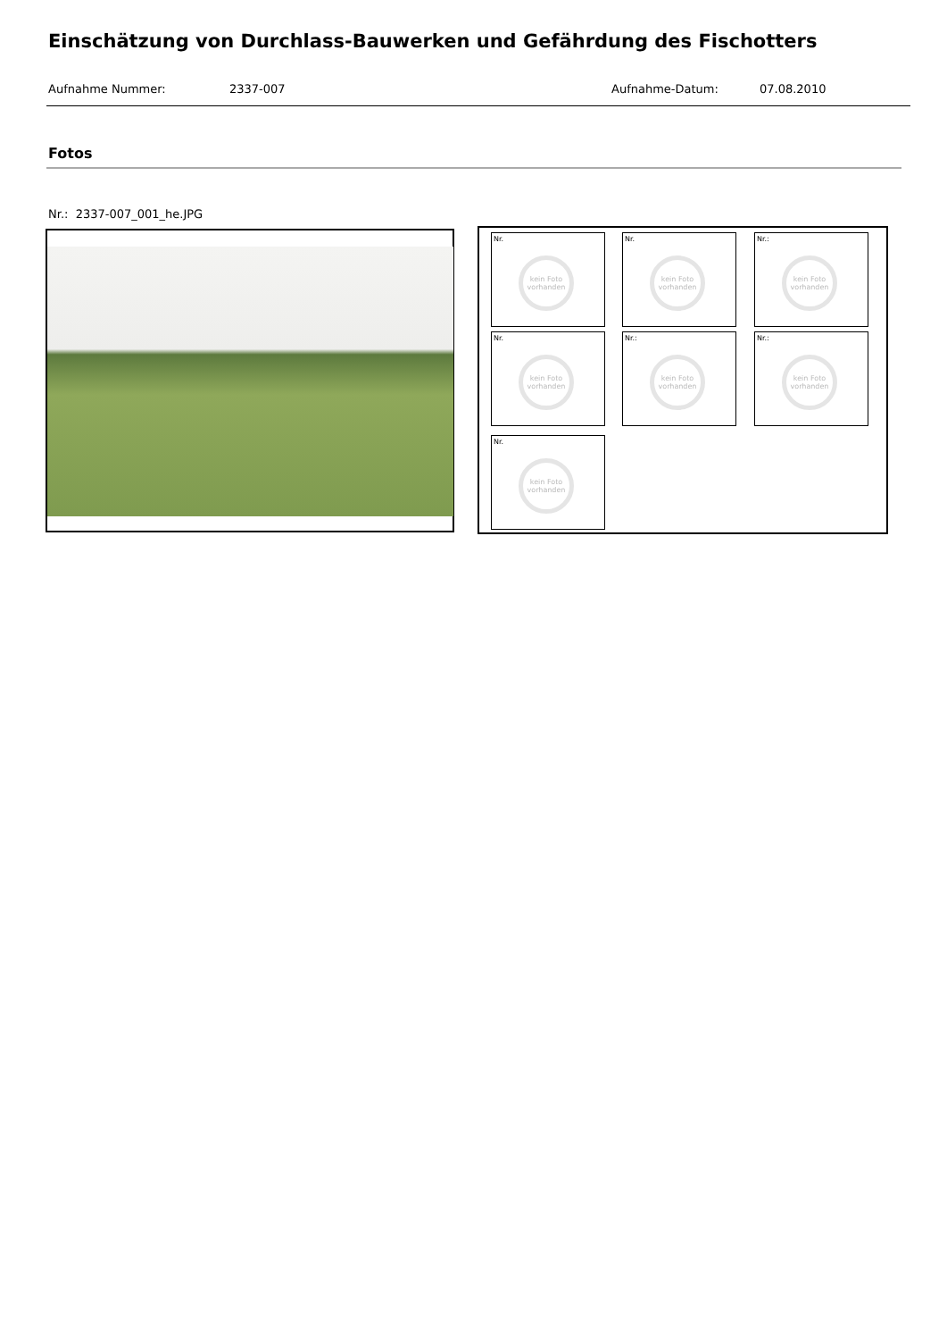Einschätzung von Durchlass-Bauwerken und Gefährdung des Fischotters
Aufnahme Nummer: 2337-007 Aufnahme-Datum: 07.08.2010
Fotos
Nr.: 2337-007_001_he.JPG
Nr.
kein Foto vorhanden
Nr.
kein Foto vorhanden
Nr.:
kein Foto vorhanden
Nr.
kein Foto vorhanden
Nr.:
kein Foto vorhanden
Nr.:
kein Foto vorhanden
Nr.
kein Foto vorhanden